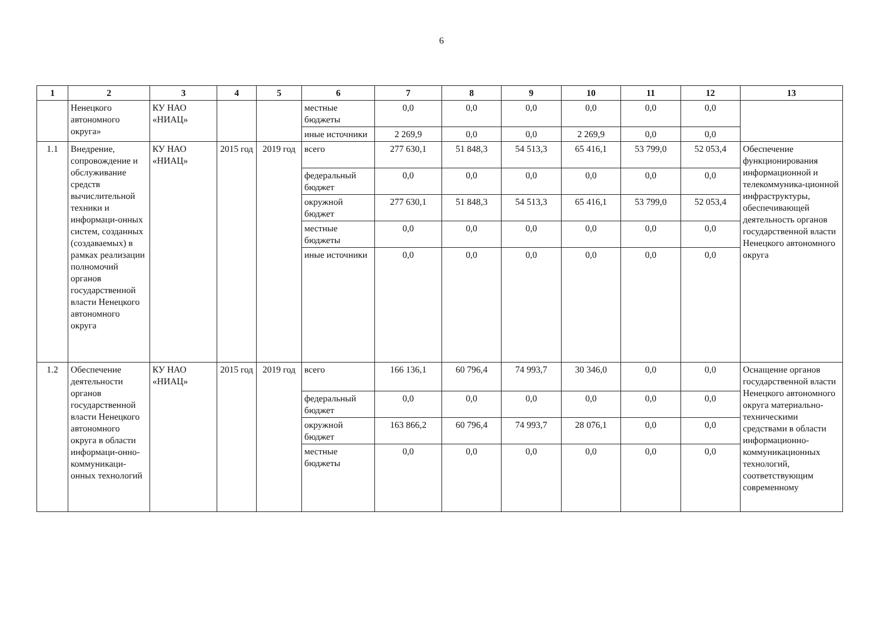6
| 1 | 2 | 3 | 4 | 5 | 6 | 7 | 8 | 9 | 10 | 11 | 12 | 13 |
| --- | --- | --- | --- | --- | --- | --- | --- | --- | --- | --- | --- | --- |
| | Ненецкого автономного округа» | КУ НАО «НИАЦ» | | | местные бюджеты | 0,0 | 0,0 | 0,0 | 0,0 | 0,0 | 0,0 | |
| | | | | | иные источники | 2 269,9 | 0,0 | 0,0 | 2 269,9 | 0,0 | 0,0 | |
| 1.1 | Внедрение, сопровождение и обслуживание средств вычислительной техники и информаци-онных систем, созданных (создаваемых) в рамках реализации полномочий органов государственной власти Ненецкого автономного округа | КУ НАО «НИАЦ» | 2015 год | 2019 год | всего | 277 630,1 | 51 848,3 | 54 513,3 | 65 416,1 | 53 799,0 | 52 053,4 | Обеспечение функционирования информационной и телекоммуника-ционной инфраструктуры, обеспечивающей деятельность органов государственной власти Ненецкого автономного округа |
| | | | | | федеральный бюджет | 0,0 | 0,0 | 0,0 | 0,0 | 0,0 | 0,0 | |
| | | | | | окружной бюджет | 277 630,1 | 51 848,3 | 54 513,3 | 65 416,1 | 53 799,0 | 52 053,4 | |
| | | | | | местные бюджеты | 0,0 | 0,0 | 0,0 | 0,0 | 0,0 | 0,0 | |
| | | | | | иные источники | 0,0 | 0,0 | 0,0 | 0,0 | 0,0 | 0,0 | |
| 1.2 | Обеспечение деятельности органов государственной власти Ненецкого автономного округа в области информаци-онно-коммуникаци-онных технологий | КУ НАО «НИАЦ» | 2015 год | 2019 год | всего | 166 136,1 | 60 796,4 | 74 993,7 | 30 346,0 | 0,0 | 0,0 | Оснащение органов государственной власти Ненецкого автономного округа материально-техническими средствами в области информационно-коммуникационных технологий, соответствующим современному |
| | | | | | федеральный бюджет | 0,0 | 0,0 | 0,0 | 0,0 | 0,0 | 0,0 | |
| | | | | | окружной бюджет | 163 866,2 | 60 796,4 | 74 993,7 | 28 076,1 | 0,0 | 0,0 | |
| | | | | | местные бюджеты | 0,0 | 0,0 | 0,0 | 0,0 | 0,0 | 0,0 | |